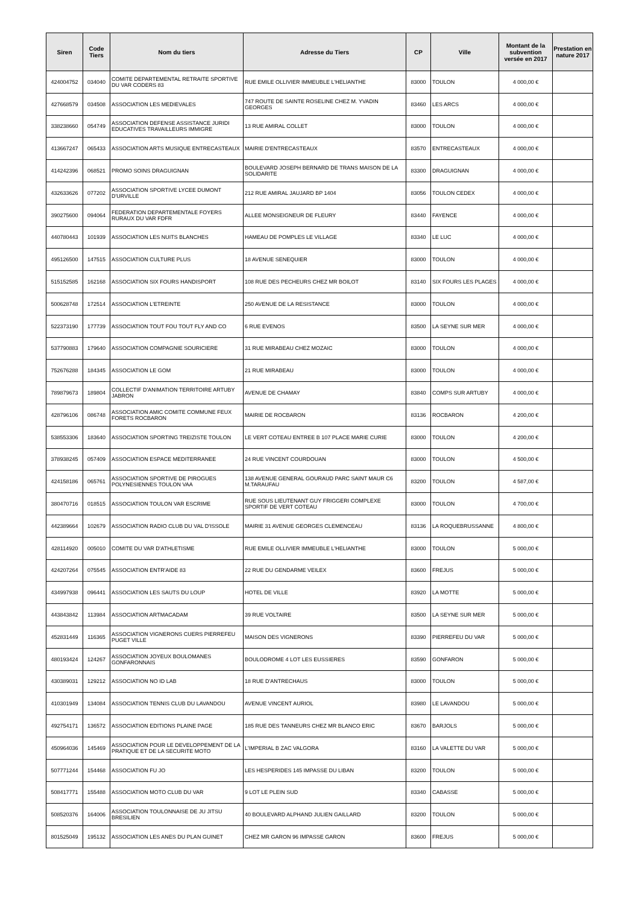| Siren | Code Tiers | Nom du tiers | Adresse du Tiers | CP | Ville | Montant de la subvention versée en 2017 | Prestation en nature 2017 |
| --- | --- | --- | --- | --- | --- | --- | --- |
| 424004752 | 034040 | COMITE DEPARTEMENTAL RETRAITE SPORTIVE DU VAR CODERS 83 | RUE EMILE OLLIVIER IMMEUBLE L'HELIANTHE | 83000 | TOULON | 4 000,00 € | |
| 427668579 | 034508 | ASSOCIATION LES MEDIEVALES | 747 ROUTE DE SAINTE ROSELINE CHEZ M. YVADIN GEORGES | 83460 | LES ARCS | 4 000,00 € | |
| 338238660 | 054749 | ASSOCIATION DEFENSE ASSISTANCE JURIDI EDUCATIVES TRAVAILLEURS IMMIGRE | 13 RUE AMIRAL COLLET | 83000 | TOULON | 4 000,00 € | |
| 413667247 | 065433 | ASSOCIATION ARTS MUSIQUE ENTRECASTEAUX | MAIRIE D'ENTRECASTEAUX | 83570 | ENTRECASTEAUX | 4 000,00 € | |
| 414242396 | 068521 | PROMO SOINS DRAGUIGNAN | BOULEVARD JOSEPH BERNARD DE TRANS MAISON DE LA SOLIDARITE | 83300 | DRAGUIGNAN | 4 000,00 € | |
| 432633626 | 077202 | ASSOCIATION SPORTIVE LYCEE DUMONT D'URVILLE | 212 RUE AMIRAL JAUJARD BP 1404 | 83056 | TOULON CEDEX | 4 000,00 € | |
| 390275600 | 094064 | FEDERATION DEPARTEMENTALE FOYERS RURAUX DU VAR FDFR | ALLEE MONSEIGNEUR DE FLEURY | 83440 | FAYENCE | 4 000,00 € | |
| 440780443 | 101939 | ASSOCIATION LES NUITS BLANCHES | HAMEAU DE POMPLES LE VILLAGE | 83340 | LE LUC | 4 000,00 € | |
| 495126500 | 147515 | ASSOCIATION CULTURE PLUS | 18 AVENUE SENEQUIER | 83000 | TOULON | 4 000,00 € | |
| 515152585 | 162168 | ASSOCIATION SIX FOURS HANDISPORT | 108 RUE DES PECHEURS CHEZ MR BOILOT | 83140 | SIX FOURS LES PLAGES | 4 000,00 € | |
| 500628748 | 172514 | ASSOCIATION L'ETREINTE | 250 AVENUE DE LA RESISTANCE | 83000 | TOULON | 4 000,00 € | |
| 522373190 | 177739 | ASSOCIATION TOUT FOU TOUT FLY AND CO | 6 RUE EVENOS | 83500 | LA SEYNE SUR MER | 4 000,00 € | |
| 537790883 | 179640 | ASSOCIATION COMPAGNIE SOURICIERE | 31 RUE MIRABEAU CHEZ MOZAIC | 83000 | TOULON | 4 000,00 € | |
| 752676288 | 184345 | ASSOCIATION LE GOM | 21 RUE MIRABEAU | 83000 | TOULON | 4 000,00 € | |
| 789879673 | 189804 | COLLECTIF D'ANIMATION TERRITOIRE ARTUBY JABRON | AVENUE DE CHAMAY | 83840 | COMPS SUR ARTUBY | 4 000,00 € | |
| 428796106 | 086748 | ASSOCIATION AMIC COMITE COMMUNE FEUX FORETS ROCBARON | MAIRIE DE ROCBARON | 83136 | ROCBARON | 4 200,00 € | |
| 538553306 | 183640 | ASSOCIATION SPORTING TREIZISTE TOULON | LE VERT COTEAU ENTREE B 107 PLACE MARIE CURIE | 83000 | TOULON | 4 200,00 € | |
| 378938245 | 057409 | ASSOCIATION ESPACE MEDITERRANEE | 24 RUE VINCENT COURDOUAN | 83000 | TOULON | 4 500,00 € | |
| 424158186 | 065761 | ASSOCIATION SPORTIVE DE PIROGUES POLYNESIENNES TOULON VAA | 138 AVENUE GENERAL GOURAUD PARC SAINT MAUR C6 M.TARAUFAU | 83200 | TOULON | 4 587,00 € | |
| 380470716 | 018515 | ASSOCIATION TOULON VAR ESCRIME | RUE SOUS LIEUTENANT GUY FRIGGERI COMPLEXE SPORTIF DE VERT COTEAU | 83000 | TOULON | 4 700,00 € | |
| 442389664 | 102679 | ASSOCIATION RADIO CLUB DU VAL D'ISSOLE | MAIRIE 31 AVENUE GEORGES CLEMENCEAU | 83136 | LA ROQUEBRUSSANNE | 4 800,00 € | |
| 428114920 | 005010 | COMITE DU VAR D'ATHLETISME | RUE EMILE OLLIVIER IMMEUBLE L'HELIANTHE | 83000 | TOULON | 5 000,00 € | |
| 424207264 | 075545 | ASSOCIATION ENTR'AIDE 83 | 22 RUE DU GENDARME VEILEX | 83600 | FREJUS | 5 000,00 € | |
| 434997938 | 096441 | ASSOCIATION LES SAUTS DU LOUP | HOTEL DE VILLE | 83920 | LA MOTTE | 5 000,00 € | |
| 443843842 | 113984 | ASSOCIATION ARTMACADAM | 39 RUE VOLTAIRE | 83500 | LA SEYNE SUR MER | 5 000,00 € | |
| 452831449 | 116365 | ASSOCIATION VIGNERONS CUERS PIERREFEU PUGET VILLE | MAISON DES VIGNERONS | 83390 | PIERREFEU DU VAR | 5 000,00 € | |
| 480193424 | 124267 | ASSOCIATION JOYEUX BOULOMANES GONFARONNAIS | BOULODROME 4 LOT LES EUSSIERES | 83590 | GONFARON | 5 000,00 € | |
| 430389031 | 129212 | ASSOCIATION NO ID LAB | 18 RUE D'ANTRECHAUS | 83000 | TOULON | 5 000,00 € | |
| 410301949 | 134084 | ASSOCIATION TENNIS CLUB DU LAVANDOU | AVENUE VINCENT AURIOL | 83980 | LE LAVANDOU | 5 000,00 € | |
| 492754171 | 136572 | ASSOCIATION EDITIONS PLAINE PAGE | 185 RUE DES TANNEURS CHEZ MR BLANCO ERIC | 83670 | BARJOLS | 5 000,00 € | |
| 450964036 | 145469 | ASSOCIATION POUR LE DEVELOPPEMENT DE LA PRATIQUE ET DE LA SECURITE MOTO | L'IMPERIAL B ZAC VALGORA | 83160 | LA VALETTE DU VAR | 5 000,00 € | |
| 507771244 | 154468 | ASSOCIATION FU JO | LES HESPERIDES 145 IMPASSE DU LIBAN | 83200 | TOULON | 5 000,00 € | |
| 508417771 | 155488 | ASSOCIATION MOTO CLUB DU VAR | 9 LOT LE PLEIN SUD | 83340 | CABASSE | 5 000,00 € | |
| 508520376 | 164006 | ASSOCIATION TOULONNAISE DE JU JITSU BRESILIEN | 40 BOULEVARD ALPHAND JULIEN GAILLARD | 83200 | TOULON | 5 000,00 € | |
| 801525049 | 195132 | ASSOCIATION LES ANES DU PLAN GUINET | CHEZ MR GARON 96 IMPASSE GARON | 83600 | FREJUS | 5 000,00 € | |